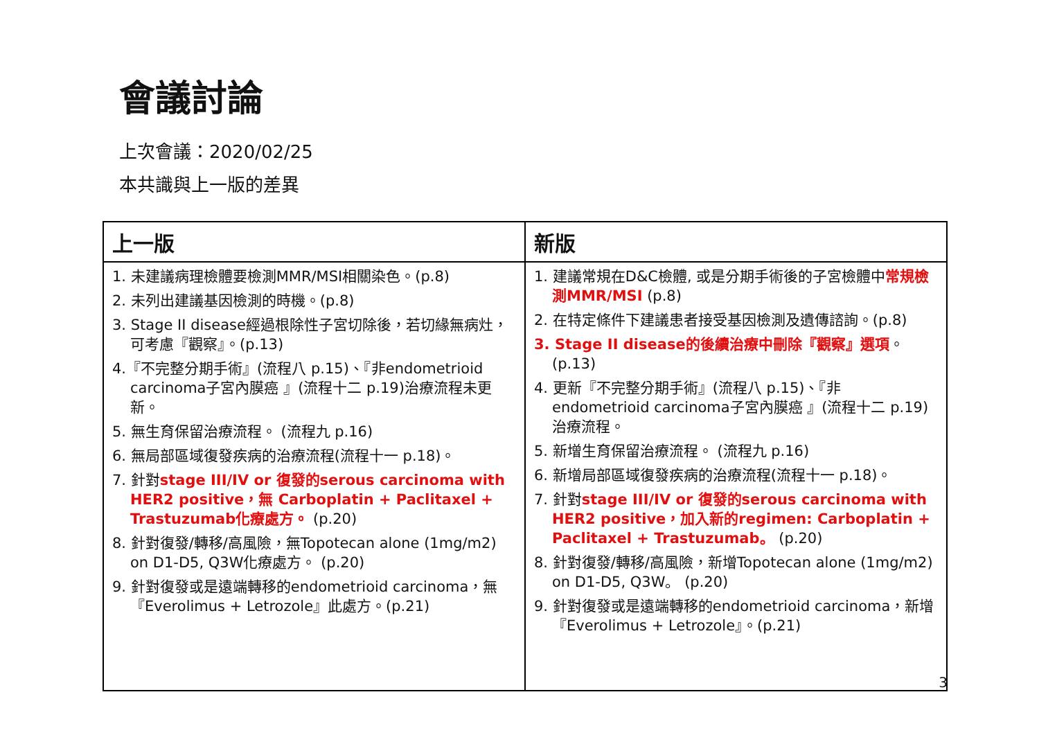會議討論
上次會議：2020/02/25
本共識與上一版的差異
| 上一版 | 新版 |
| --- | --- |
| 1. 未建議病理檢體要檢測MMR/MSI相關染色。(p.8) 2. 未列出建議基因檢測的時機。(p.8) 3. Stage II disease經過根除性子宮切除後，若切緣無病灶，可考慮『觀察』。(p.13) 4.『不完整分期手術』(流程八 p.15)、『非endometrioid carcinoma子宮內膜癌 』(流程十二 p.19)治療流程未更新。 5. 無生育保留治療流程。 (流程九 p.16) 6. 無局部區域復發疾病的治療流程(流程十一 p.18)。 7. 針對 stage III/IV or 復發的serous carcinoma with HER2 positive，無 Carboplatin + Paclitaxel + Trastuzumab化療處方。 (p.20) 8. 針對復發/轉移/高風險，無Topotecan alone (1mg/m2) on D1-D5, Q3W化療處方。 (p.20) 9. 針對復發或是遠端轉移的endometrioid carcinoma，無『Everolimus + Letrozole』此處方。(p.21) | 1. 建議常規在D&C檢體, 或是分期手術後的子宮檢體中 常規檢測MMR/MSI (p.8) 2. 在特定條件下建議患者接受基因檢測及遺傳諮詢。(p.8) 3. Stage II disease的後續治療中刪除『觀察』選項 。(p.13) 4. 更新『不完整分期手術』(流程八 p.15)、『非endometrioid carcinoma子宮內膜癌 』(流程十二 p.19)治療流程。 5. 新增生育保留治療流程。 (流程九 p.16) 6. 新增局部區域復發疾病的治療流程(流程十一 p.18)。 7. 針對 stage III/IV or 復發的serous carcinoma with HER2 positive，加入新的regimen: Carboplatin + Paclitaxel + Trastuzumab。 (p.20) 8. 針對復發/轉移/高風險，新增Topotecan alone (1mg/m2) on D1-D5, Q3W。 (p.20) 9. 針對復發或是遠端轉移的endometrioid carcinoma，新增『Everolimus + Letrozole』。(p.21) |
3